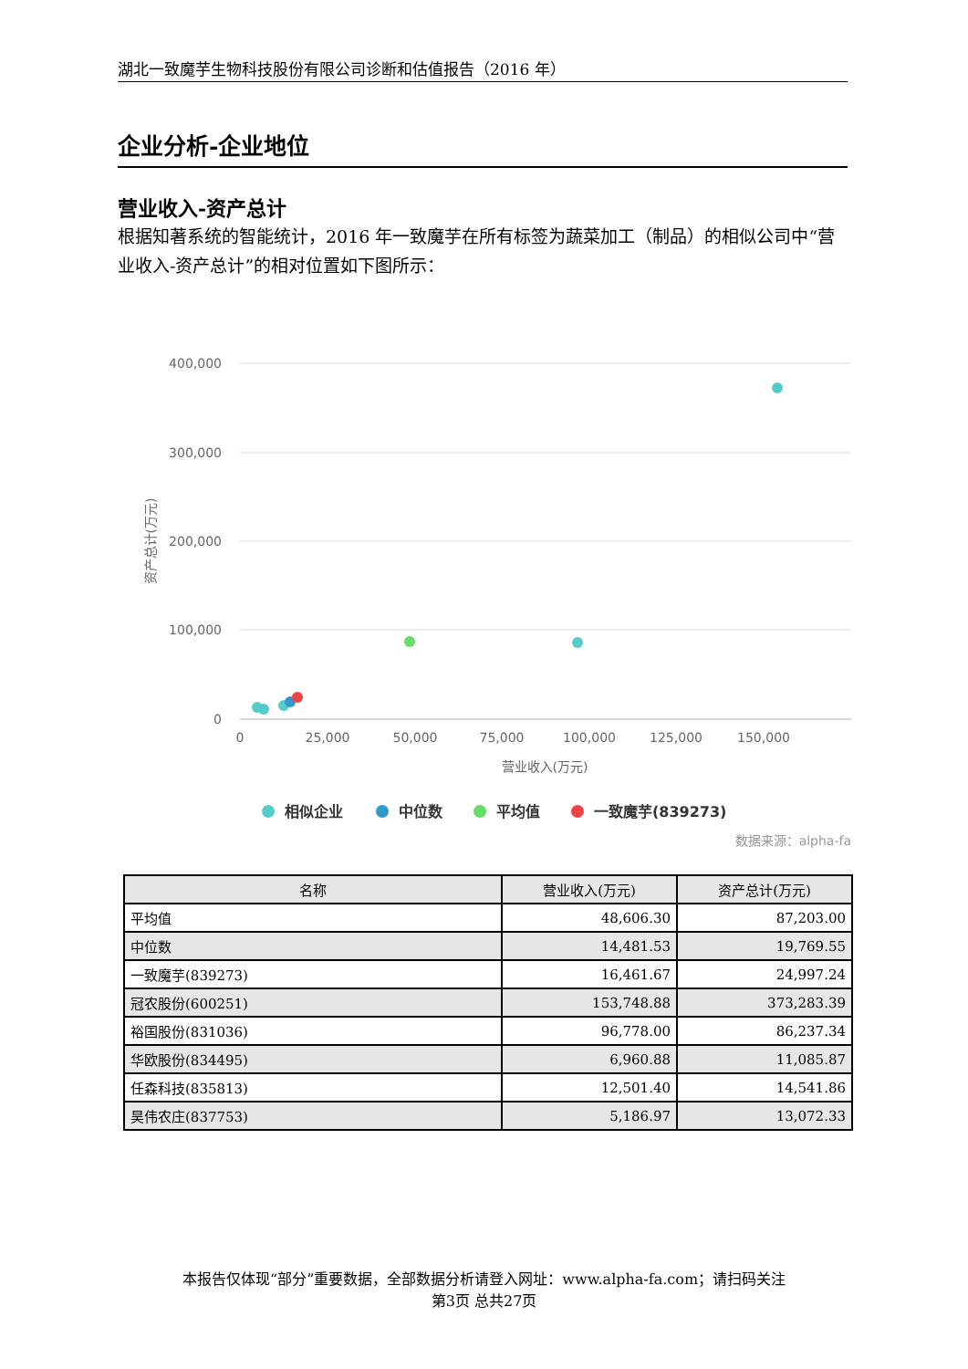湖北一致魔芋生物科技股份有限公司诊断和估值报告（2016 年）
企业分析-企业地位
营业收入-资产总计
根据知著系统的智能统计，2016 年一致魔芋在所有标签为蔬菜加工（制品）的相似公司中“营业收入-资产总计”的相对位置如下图所示：
400,000
300,000
200,000
100,000
0
0
25,000
50,000
75,000
100,000
125,000
150,000
营业收入(万元)
资产总计(万元)
相似企业
中位数
平均值
一致魔芋(839273)
数据来源：alpha-fa
| 名称 | 营业收入(万元) | 资产总计(万元) |
| --- | --- | --- |
| 平均值 | 48,606.30 | 87,203.00 |
| 中位数 | 14,481.53 | 19,769.55 |
| 一致魔芋(839273) | 16,461.67 | 24,997.24 |
| 冠农股份(600251) | 153,748.88 | 373,283.39 |
| 裕国股份(831036) | 96,778.00 | 86,237.34 |
| 华欧股份(834495) | 6,960.88 | 11,085.87 |
| 任森科技(835813) | 12,501.40 | 14,541.86 |
| 昊伟农庄(837753) | 5,186.97 | 13,072.33 |
本报告仅体现“部分”重要数据，全部数据分析请登入网址：www.alpha-fa.com；请扫码关注
第3页 总共27页